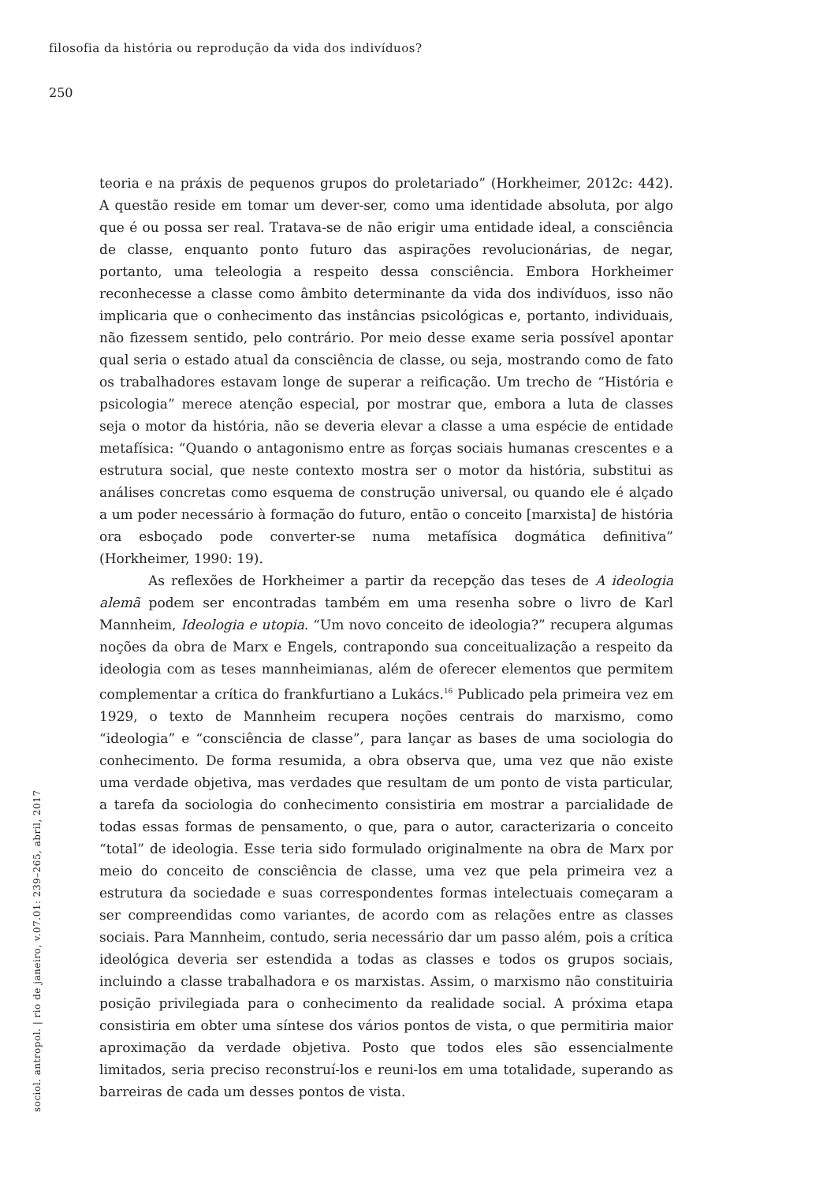filosofia da história ou reprodução da vida dos indivíduos?
250
teoria e na práxis de pequenos grupos do proletariado” (Horkheimer, 2012c: 442). A questão reside em tomar um dever-ser, como uma identidade absoluta, por algo que é ou possa ser real. Tratava-se de não erigir uma entidade ideal, a consciência de classe, enquanto ponto futuro das aspirações revolucionárias, de negar, portanto, uma teleologia a respeito dessa consciência. Embora Horkheimer reconhecesse a classe como âmbito determinante da vida dos indivíduos, isso não implicaria que o conhecimento das instâncias psicológicas e, portanto, individuais, não fizessem sentido, pelo contrário. Por meio desse exame seria possível apontar qual seria o estado atual da consciência de classe, ou seja, mostrando como de fato os trabalhadores estavam longe de superar a reificação. Um trecho de “História e psicologia” merece atenção especial, por mostrar que, embora a luta de classes seja o motor da história, não se deveria elevar a classe a uma espécie de entidade metafísica: “Quando o antagonismo entre as forças sociais humanas crescentes e a estrutura social, que neste contexto mostra ser o motor da história, substitui as análises concretas como esquema de construção universal, ou quando ele é alçado a um poder necessário à formação do futuro, então o conceito [marxista] de história ora esboçado pode converter-se numa metafísica dogmática definitiva” (Horkheimer, 1990: 19).
As reflexões de Horkheimer a partir da recepção das teses de A ideologia alemã podem ser encontradas também em uma resenha sobre o livro de Karl Mannheim, Ideologia e utopia. “Um novo conceito de ideologia?” recupera algumas noções da obra de Marx e Engels, contrapondo sua conceitualização a respeito da ideologia com as teses mannheimianas, além de oferecer elementos que permitem complementar a crítica do frankfurtiano a Lukács.<sup>16</sup> Publicado pela primeira vez em 1929, o texto de Mannheim recupera noções centrais do marxismo, como “ideologia” e “consciência de classe”, para lançar as bases de uma sociologia do conhecimento. De forma resumida, a obra observa que, uma vez que não existe uma verdade objetiva, mas verdades que resultam de um ponto de vista particular, a tarefa da sociologia do conhecimento consistiria em mostrar a parcialidade de todas essas formas de pensamento, o que, para o autor, caracterizaria o conceito “total” de ideologia. Esse teria sido formulado originalmente na obra de Marx por meio do conceito de consciência de classe, uma vez que pela primeira vez a estrutura da sociedade e suas correspondentes formas intelectuais começaram a ser compreendidas como variantes, de acordo com as relações entre as classes sociais. Para Mannheim, contudo, seria necessário dar um passo além, pois a crítica ideológica deveria ser estendida a todas as classes e todos os grupos sociais, incluindo a classe trabalhadora e os marxistas. Assim, o marxismo não constituiria posição privilegiada para o conhecimento da realidade social. A próxima etapa consistiria em obter uma síntese dos vários pontos de vista, o que permitiria maior aproximação da verdade objetiva. Posto que todos eles são essencialmente limitados, seria preciso reconstruí-los e reuni-los em uma totalidade, superando as barreiras de cada um desses pontos de vista.
sociol. antropol. | rio de janeiro, v.07.01: 239–265, abril, 2017